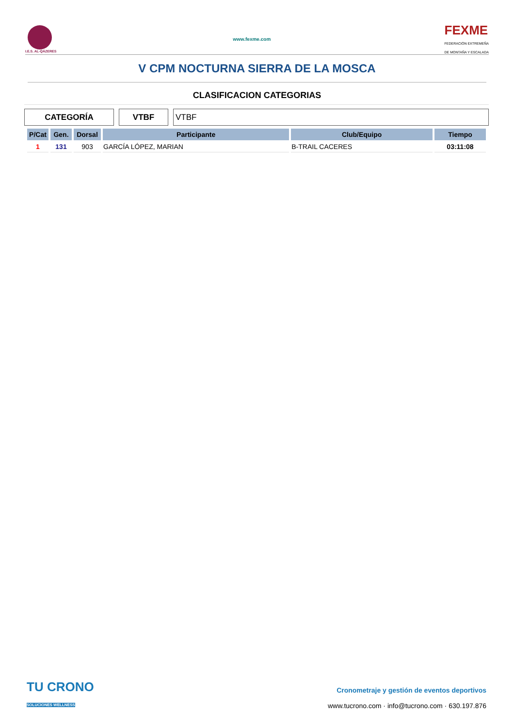I.E.S. AL-QÁZERES
www.fexme.com
FEXME
FEDERACIÓN EXTREMEÑA
DE MONTAÑA Y ESCALADA
V CPM NOCTURNA SIERRA DE LA MOSCA
CLASIFICACION CATEGORIAS
CATEGORÍA VTBF VTBF
| P/Cat | Gen. | Dorsal | Participante | Club/Equipo | Tiempo |
| --- | --- | --- | --- | --- | --- |
| 1 | 131 | 903 | GARCÍA LÓPEZ, MARIAN | B-TRAIL CACERES | 03:11:08 |
TU CRONO
SOLUCIONES WELLNESS
Cronometraje y gestión de eventos deportivos
www.tucrono.com · info@tucrono.com · 630.197.876